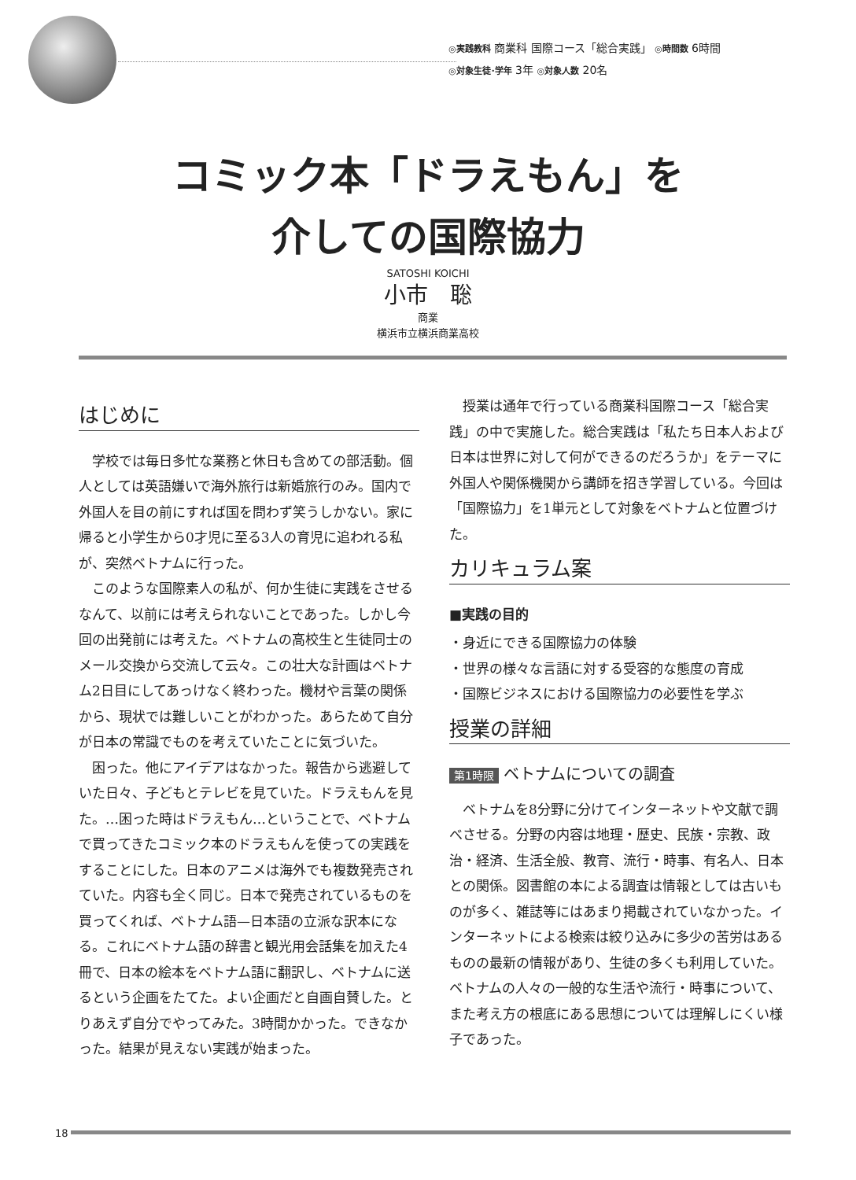◎実践教科 商業科 国際コース「総合実践」 ◎時間数 6時間
◎対象生徒･学年 3年 ◎対象人数 20名
コミック本「ドラえもん」を
介しての国際協力
SATOSHI KOICHI
小市　聡
商業
横浜市立横浜商業高校
はじめに
学校では毎日多忙な業務と休日も含めての部活動。個人としては英語嫌いで海外旅行は新婚旅行のみ。国内で外国人を目の前にすれば国を問わず笑うしかない。家に帰ると小学生から0才児に至る3人の育児に追われる私が、突然ベトナムに行った。
このような国際素人の私が、何か生徒に実践をさせるなんて、以前には考えられないことであった。しかし今回の出発前には考えた。ベトナムの高校生と生徒同士のメール交換から交流して云々。この壮大な計画はベトナム2日目にしてあっけなく終わった。機材や言葉の関係から、現状では難しいことがわかった。あらためて自分が日本の常識でものを考えていたことに気づいた。
困った。他にアイデアはなかった。報告から逃避していた日々、子どもとテレビを見ていた。ドラえもんを見た。…困った時はドラえもん…ということで、ベトナムで買ってきたコミック本のドラえもんを使っての実践をすることにした。日本のアニメは海外でも複数発売されていた。内容も全く同じ。日本で発売されているものを買ってくれば、ベトナム語—日本語の立派な訳本になる。これにベトナム語の辞書と観光用会話集を加えた4冊で、日本の絵本をベトナム語に翻訳し、ベトナムに送るという企画をたてた。よい企画だと自画自賛した。とりあえず自分でやってみた。3時間かかった。できなかった。結果が見えない実践が始まった。
授業は通年で行っている商業科国際コース「総合実践」の中で実施した。総合実践は「私たち日本人および日本は世界に対して何ができるのだろうか」をテーマに外国人や関係機関から講師を招き学習している。今回は「国際協力」を1単元として対象をベトナムと位置づけた。
カリキュラム案
■実践の目的
・身近にできる国際協力の体験
・世界の様々な言語に対する受容的な態度の育成
・国際ビジネスにおける国際協力の必要性を学ぶ
授業の詳細
第1時限 ベトナムについての調査
ベトナムを8分野に分けてインターネットや文献で調べさせる。分野の内容は地理・歴史、民族・宗教、政治・経済、生活全般、教育、流行・時事、有名人、日本との関係。図書館の本による調査は情報としては古いものが多く、雑誌等にはあまり掲載されていなかった。インターネットによる検索は絞り込みに多少の苦労はあるものの最新の情報があり、生徒の多くも利用していた。ベトナムの人々の一般的な生活や流行・時事について、また考え方の根底にある思想については理解しにくい様子であった。
18